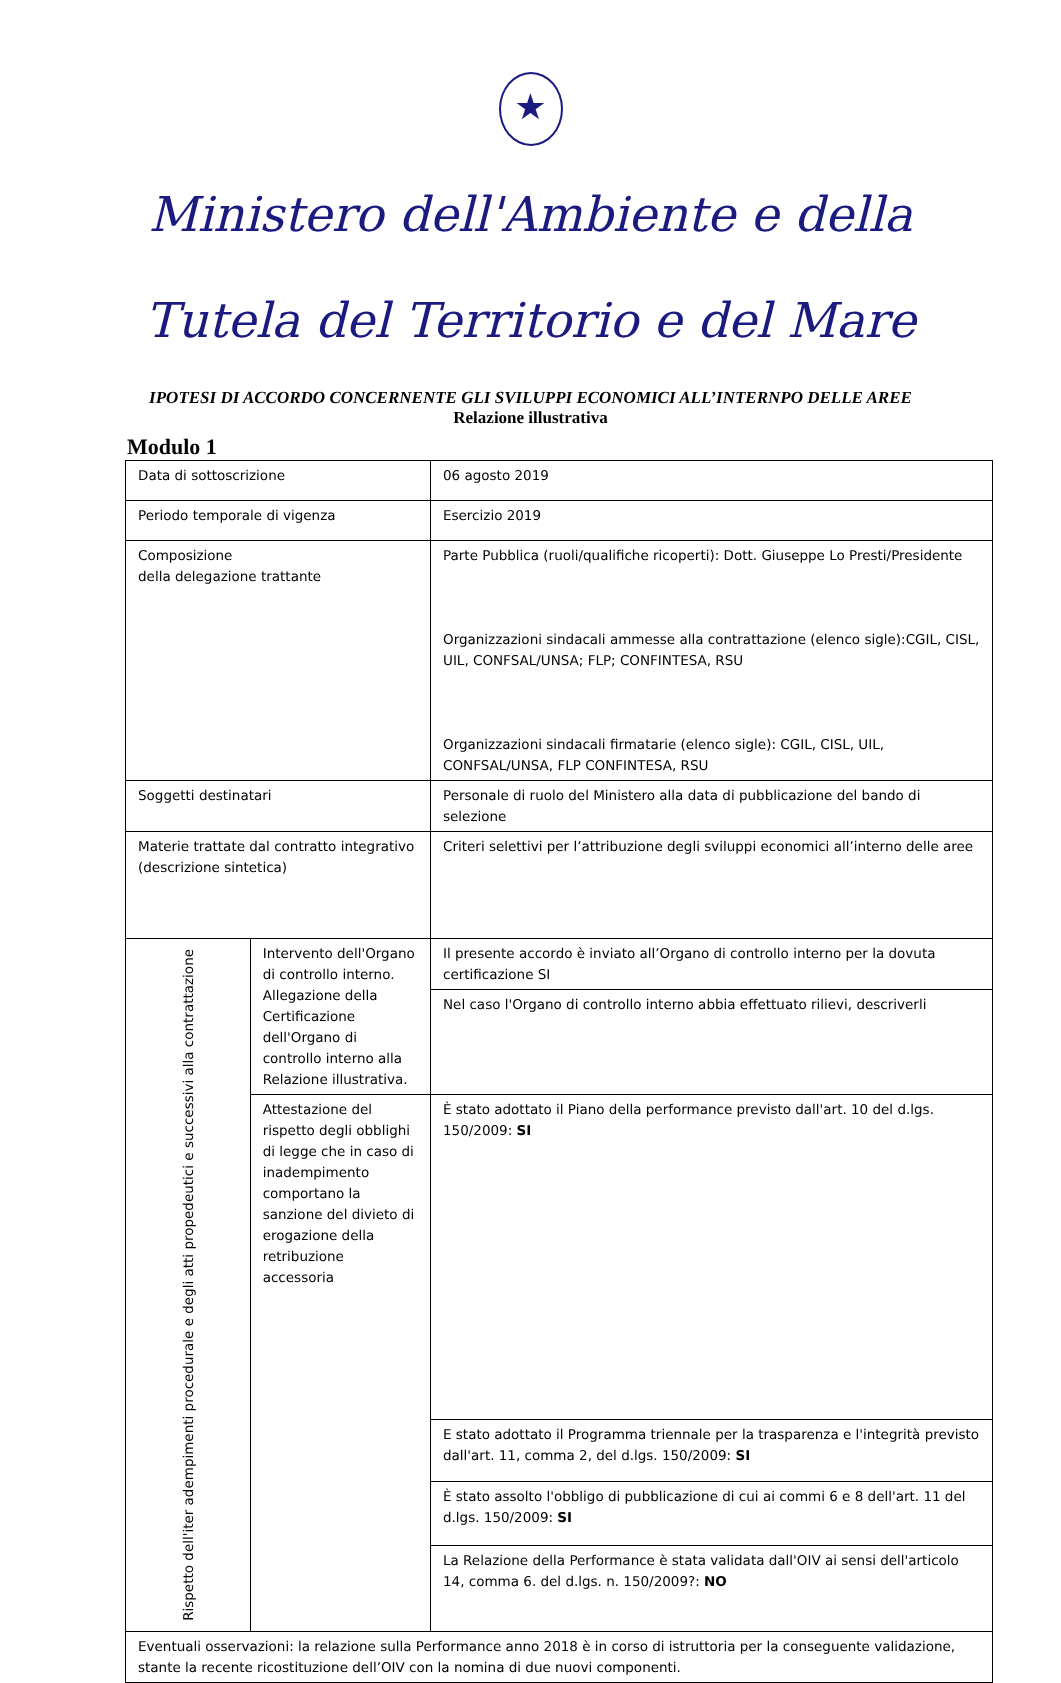★
Ministero dell'Ambiente e della
Tutela del Territorio e del Mare
IPOTESI DI ACCORDO CONCERNENTE GLI SVILUPPI ECONOMICI ALL’INTERNPO DELLE AREE
Relazione illustrativa
Modulo 1
| Data di sottoscrizione | | 06 agosto 2019 |
| Periodo temporale di vigenza | | Esercizio 2019 |
| Composizione della delegazione trattante | | Parte Pubblica (ruoli/qualifiche ricoperti): Dott. Giuseppe Lo Presti/Presidente Organizzazioni sindacali ammesse alla contrattazione (elenco sigle):CGIL, CISL, UIL, CONFSAL/UNSA; FLP; CONFINTESA, RSU Organizzazioni sindacali firmatarie (elenco sigle): CGIL, CISL, UIL, CONFSAL/UNSA, FLP CONFINTESA, RSU |
| Soggetti destinatari | | Personale di ruolo del Ministero alla data di pubblicazione del bando di selezione |
| Materie trattate dal contratto integrativo (descrizione sintetica) | | Criteri selettivi per l’attribuzione degli sviluppi economici all’interno delle aree |
| Rispetto dell'iter adempimenti procedurale e degli atti propedeutici e successivi alla contrattazione | Intervento dell'Organo di controllo interno. Allegazione della Certificazione dell'Organo di controllo interno alla Relazione illustrativa. | Il presente accordo è inviato all’Organo di controllo interno per la dovuta certificazione SI |
| | | Nel caso l'Organo di controllo interno abbia effettuato rilievi, descriverli |
| | Attestazione del rispetto degli obblighi di legge che in caso di inadempimento comportano la sanzione del divieto di erogazione della retribuzione accessoria | È stato adottato il Piano della performance previsto dall'art. 10 del d.lgs. 150/2009: SI |
| | | E stato adottato il Programma triennale per la trasparenza e l'integrità previsto dall'art. 11, comma 2, del d.lgs. 150/2009: SI |
| | | È stato assolto l'obbligo di pubblicazione di cui ai commi 6 e 8 dell'art. 11 del d.lgs. 150/2009: SI |
| | | La Relazione della Performance è stata validata dall'OIV ai sensi dell'articolo 14, comma 6. del d.lgs. n. 150/2009?: NO |
| Eventuali osservazioni: la relazione sulla Performance anno 2018 è in corso di istruttoria per la conseguente validazione, stante la recente ricostituzione dell’OIV con la nomina di due nuovi componenti. | | |